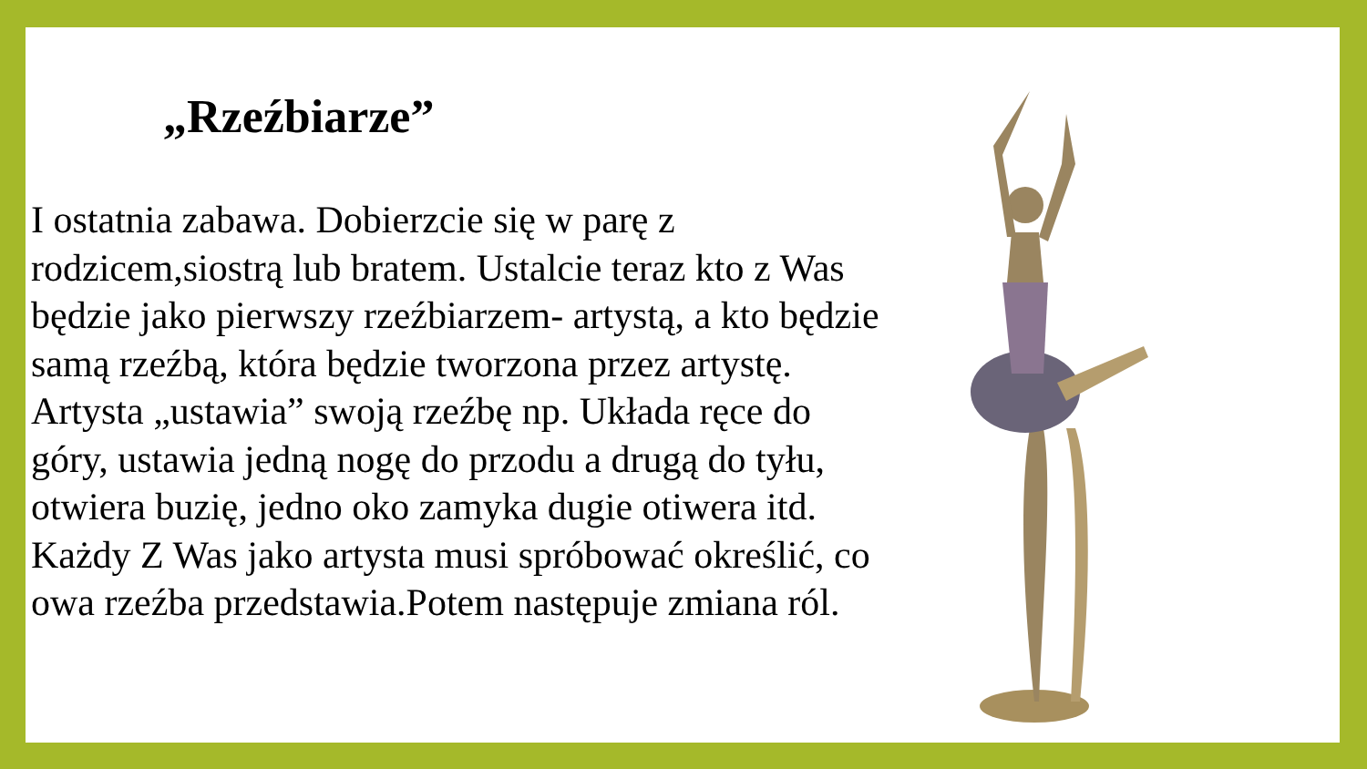„Rzeźbiarze”
I ostatnia zabawa. Dobierzcie się w parę z rodzicem,siostrą lub bratem. Ustalcie teraz kto z Was będzie jako pierwszy rzeźbiarzem- artystą, a kto będzie samą rzeźbą, która będzie tworzona przez artystę. Artysta „ustawia” swoją rzeźbę np. Układa ręce do góry, ustawia jedną nogę do przodu a drugą do tyłu, otwiera buzię, jedno oko zamyka dugie otiwera itd. Każdy Z Was jako artysta musi spróbować określić, co owa rzeźba przedstawia.Potem następuje zmiana ról.